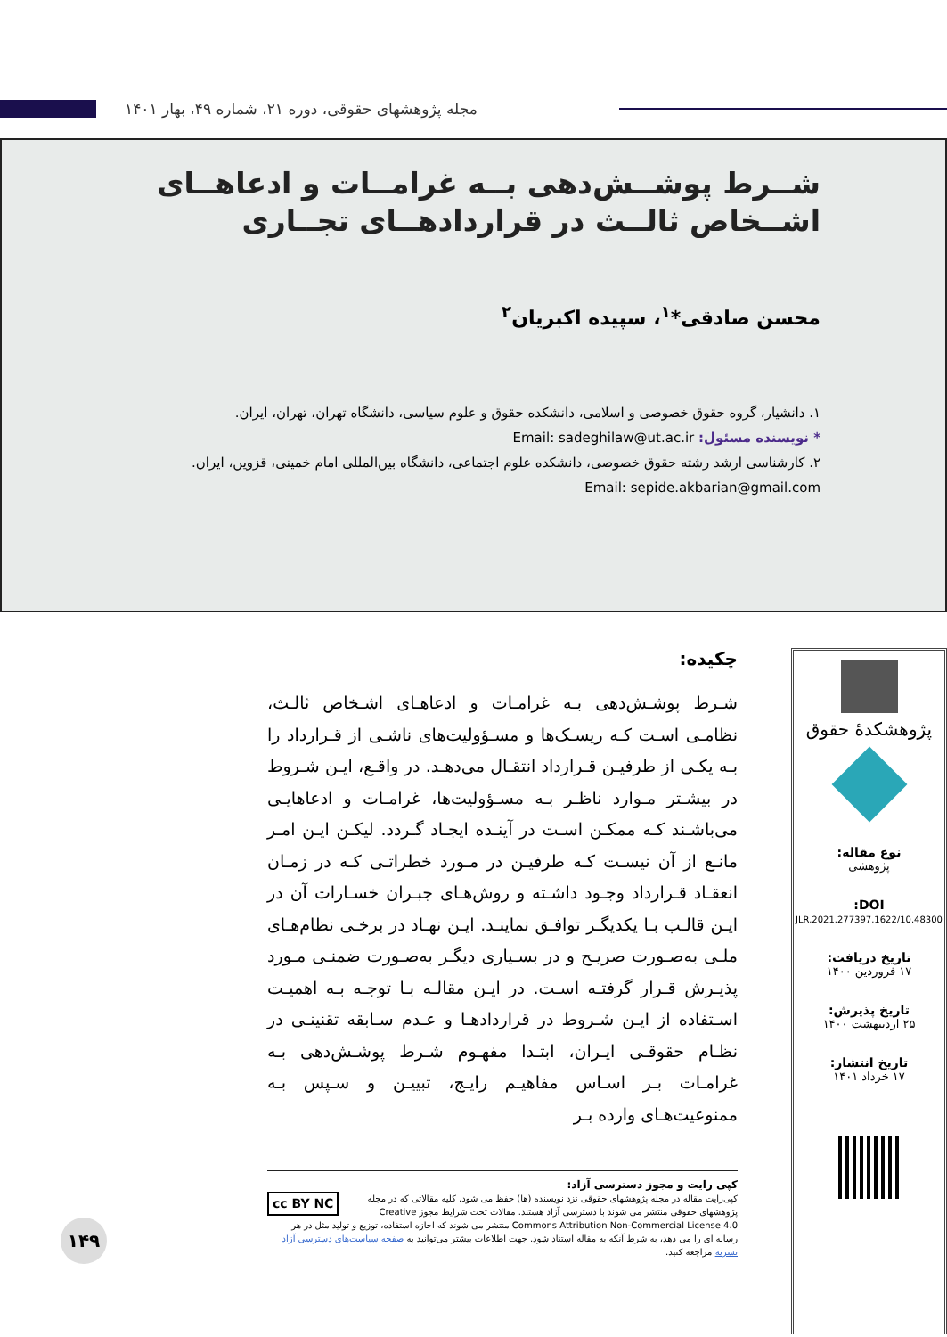مجله پژوهشهای حقوقی، دوره ۲۱، شماره ۴۹، بهار ۱۴۰۱
شــرط پوشــش‌دهی بــه غرامــات و ادعاهــای اشــخاص ثالــث در قراردادهــای تجــاری
محسن صادقی*<sup>۱</sup>، سپیده اکبریان<sup>۲</sup>
۱. دانشیار، گروه حقوق خصوصی و اسلامی، دانشکده حقوق و علوم سیاسی، دانشگاه تهران، تهران، ایران.
* نویسنده مسئول: Email: sadeghilaw@ut.ac.ir
۲. کارشناسی ارشد رشته حقوق خصوصی، دانشکده علوم اجتماعی، دانشگاه بین‌المللی امام خمینی، قزوین، ایران.
Email: sepide.akbarian@gmail.com
پژوهشکدهٔ حقوق
نوع مقاله:
پژوهشی
DOI:
10.48300/JLR.2021.277397.1622
تاریخ دریافت:
۱۷ فروردین ۱۴۰۰
تاریخ پذیرش:
۲۵ اردیبهشت ۱۴۰۰
تاریخ انتشار:
۱۷ خرداد ۱۴۰۱
چکیده:
شـرط پوشـش‌دهی بـه غرامـات و ادعاهـای اشـخاص ثالـث، نظامـی اسـت کـه ریسـک‌ها و مسـؤولیت‌های ناشـی از قـرارداد را بـه یکـی از طرفیـن قـرارداد انتقـال می‌دهـد. در واقـع، ایـن شـروط در بیشـتر مـوارد ناظـر بـه مسـؤولیت‌ها، غرامـات و ادعاهایـی می‌باشـند کـه ممکـن اسـت در آینـده ایجـاد گـردد. لیکـن ایـن امـر مانـع از آن نیسـت کـه طرفیـن در مـورد خطراتـی کـه در زمـان انعقـاد قـرارداد وجـود داشـته و روش‌هـای جبـران خسـارات آن در ایـن قالـب بـا یکدیگـر توافـق نماینـد. ایـن نهـاد در برخـی نظام‌هـای ملـی به‌صـورت صریـح و در بسـیاری دیگـر به‌صـورت ضمنـی مـورد پذیـرش قـرار گرفتـه اسـت. در ایـن مقالـه بـا توجـه بـه اهمیـت اسـتفاده از ایـن شـروط در قراردادهـا و عـدم سـابقه تقنینـی در نظـام حقوقـی ایـران، ابتـدا مفهـوم شـرط پوشـش‌دهی بـه غرامـات بـر اسـاس مفاهیـم رایـج، تبییـن و سـپس بـه ممنوعیت‌هـای وارده بـر
کپی رایت و مجوز دسترسی آزاد:
cc BY NC کپی‌رایت مقاله در مجله پژوهشهای حقوقی نزد نویسنده (ها) حفظ می شود. کلیه مقالاتی که در مجله پژوهشهای حقوقی منتشر می شوند با دسترسی آزاد هستند. مقالات تحت شرایط مجوز Creative Commons Attribution Non-Commercial License 4.0 منتشر می شوند که اجازه استفاده، توزیع و تولید مثل در هر رسانه ای را می دهد، به شرط آنکه به مقاله استناد شود. جهت اطلاعات بیشتر می‌توانید به صفحه سیاست‌های دسترسی آزاد نشریه مراجعه کنید.
۱۴۹